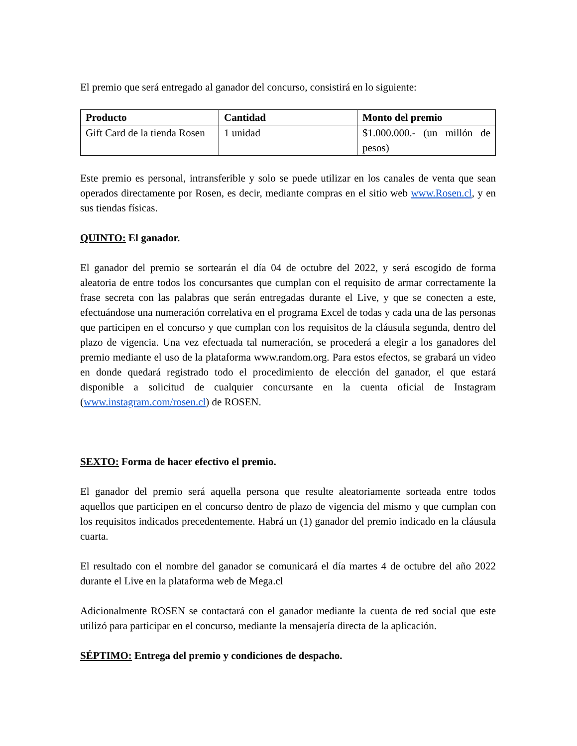El premio que será entregado al ganador del concurso, consistirá en lo siguiente:
| Producto | Cantidad | Monto del premio |
| --- | --- | --- |
| Gift Card de la tienda Rosen | 1 unidad | $1.000.000.- (un millón de pesos) |
Este premio es personal, intransferible y solo se puede utilizar en los canales de venta que sean operados directamente por Rosen, es decir, mediante compras en el sitio web www.Rosen.cl, y en sus tiendas físicas.
QUINTO: El ganador.
El ganador del premio se sortearán el día 04 de octubre del 2022, y será escogido de forma aleatoria de entre todos los concursantes que cumplan con el requisito de armar correctamente la frase secreta con las palabras que serán entregadas durante el Live, y que se conecten a este, efectuándose una numeración correlativa en el programa Excel de todas y cada una de las personas que participen en el concurso y que cumplan con los requisitos de la cláusula segunda, dentro del plazo de vigencia. Una vez efectuada tal numeración, se procederá a elegir a los ganadores del premio mediante el uso de la plataforma www.random.org. Para estos efectos, se grabará un video en donde quedará registrado todo el procedimiento de elección del ganador, el que estará disponible a solicitud de cualquier concursante en la cuenta oficial de Instagram (www.instagram.com/rosen.cl) de ROSEN.
SEXTO: Forma de hacer efectivo el premio.
El ganador del premio será aquella persona que resulte aleatoriamente sorteada entre todos aquellos que participen en el concurso dentro de plazo de vigencia del mismo y que cumplan con los requisitos indicados precedentemente. Habrá un (1) ganador del premio indicado en la cláusula cuarta.
El resultado con el nombre del ganador se comunicará el día martes 4 de octubre del año 2022 durante el Live en la plataforma web de Mega.cl
Adicionalmente ROSEN se contactará con el ganador mediante la cuenta de red social que este utilizó para participar en el concurso, mediante la mensajería directa de la aplicación.
SÉPTIMO: Entrega del premio y condiciones de despacho.